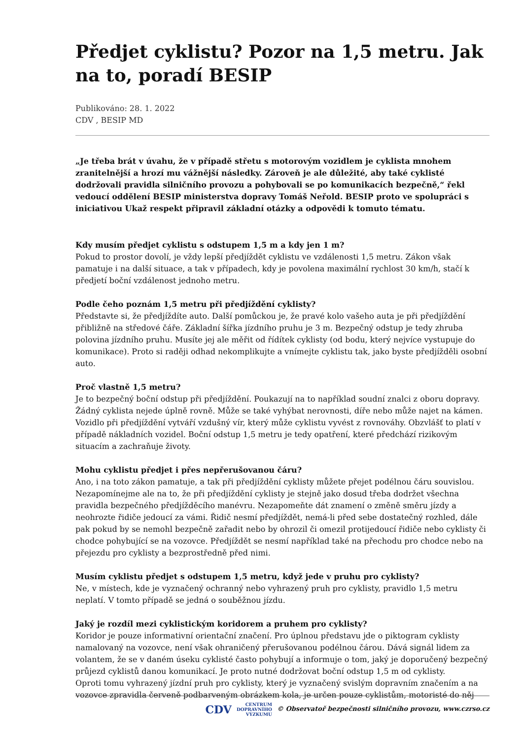Předjet cyklistu? Pozor na 1,5 metru. Jak na to, poradí BESIP
Publikováno: 28. 1. 2022
CDV , BESIP MD
„Je třeba brát v úvahu, že v případě střetu s motorovým vozidlem je cyklista mnohem zranitelnější a hrozí mu vážnější následky. Zároveň je ale důležité, aby také cyklisté dodržovali pravidla silničního provozu a pohybovali se po komunikacích bezpečně,“ řekl vedoucí oddělení BESIP ministerstva dopravy Tomáš Neřold. BESIP proto ve spolupráci s iniciativou Ukaž respekt připravil základní otázky a odpovědi k tomuto tématu.
Kdy musím předjet cyklistu s odstupem 1,5 m a kdy jen 1 m?
Pokud to prostor dovolí, je vždy lepší předjíždět cyklistu ve vzdálenosti 1,5 metru. Zákon však pamatuje i na další situace, a tak v případech, kdy je povolena maximální rychlost 30 km/h, stačí k předjetí boční vzdálenost jednoho metru.
Podle čeho poznám 1,5 metru při předjíždění cyklisty?
Představte si, že předjíždíte auto. Další pomůckou je, že pravé kolo vašeho auta je při předjíždění přibližně na středové čáře. Základní šířka jízdního pruhu je 3 m. Bezpečný odstup je tedy zhruba polovina jízdního pruhu. Musíte jej ale měřit od řídítek cyklisty (od bodu, který nejvíce vystupuje do komunikace). Proto si raději odhad nekomplikujte a vnímejte cyklistu tak, jako byste předjížděli osobní auto.
Proč vlastně 1,5 metru?
Je to bezpečný boční odstup při předjíždění. Poukazují na to například soudní znalci z oboru dopravy. Žádný cyklista nejede úplně rovně. Může se také vyhýbat nerovnosti, díře nebo může najet na kámen. Vozidlo při předjíždění vytváří vzdušný vír, který může cyklistu vyvést z rovnováhy. Obzvlášť to platí v případě nákladních vozidel. Boční odstup 1,5 metru je tedy opatření, které předchází rizikovým situacím a zachraňuje životy.
Mohu cyklistu předjet i přes nepřerušovanou čáru?
Ano, i na toto zákon pamatuje, a tak při předjíždění cyklisty můžete přejet podélnou čáru souvislou. Nezapomínejme ale na to, že při předjíždění cyklisty je stejně jako dosud třeba dodržet všechna pravidla bezpečného předjížděcího manévru. Nezapomeňte dát znamení o změně směru jízdy a neohrozte řidiče jedoucí za vámi. Řidič nesmí předjíždět, nemá-li před sebe dostatečný rozhled, dále pak pokud by se nemohl bezpečně zařadit nebo by ohrozil či omezil protijedoucí řidiče nebo cyklisty či chodce pohybující se na vozovce. Předjíždět se nesmí například také na přechodu pro chodce nebo na přejezdu pro cyklisty a bezprostředně před nimi.
Musím cyklistu předjet s odstupem 1,5 metru, když jede v pruhu pro cyklisty?
Ne, v místech, kde je vyznačený ochranný nebo vyhrazený pruh pro cyklisty, pravidlo 1,5 metru neplatí. V tomto případě se jedná o souběžnou jízdu.
Jaký je rozdíl mezi cyklistickým koridorem a pruhem pro cyklisty?
Koridor je pouze informativní orientační značení. Pro úplnou představu jde o piktogram cyklisty namalovaný na vozovce, není však ohraničený přerušovanou podélnou čárou. Dává signál lidem za volantem, že se v daném úseku cyklisté často pohybují a informuje o tom, jaký je doporučený bezpečný průjezd cyklistů danou komunikací. Je proto nutné dodržovat boční odstup 1,5 m od cyklisty.
Oproti tomu vyhrazený jízdní pruh pro cyklisty, který je vyznačený svislým dopravním značením a na vozovce zpravidla červeně podbarveným obrázkem kola, je určen pouze cyklistům, motoristé do něj
CDV CENTRUM
DOPRAVNÍHO
VÝZKUMU © Observatoř bezpečnosti silničního provozu, www.czrso.cz